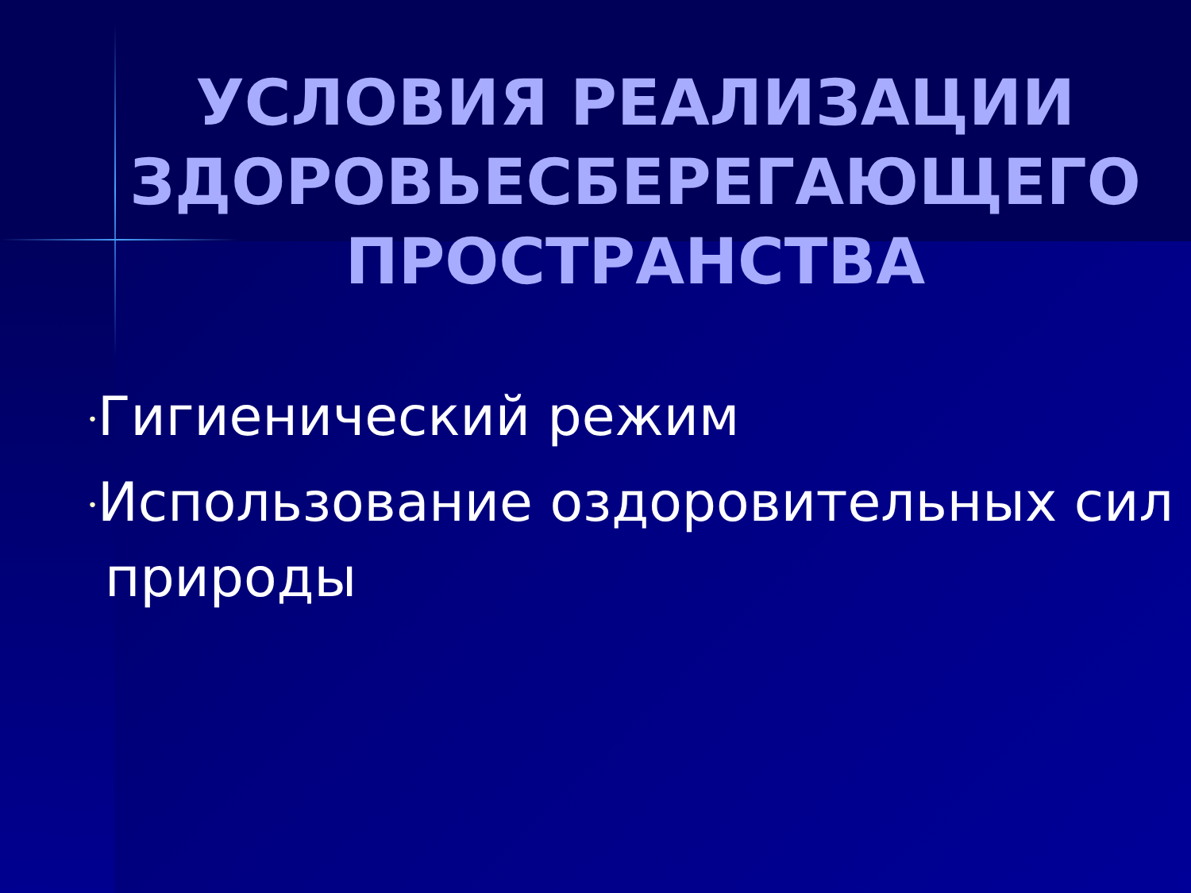УСЛОВИЯ РЕАЛИЗАЦИИ ЗДОРОВЬЕСБЕРЕГАЮЩЕГО ПРОСТРАНСТВА
•Гигиенический режим
•Использование оздоровительных сил природы